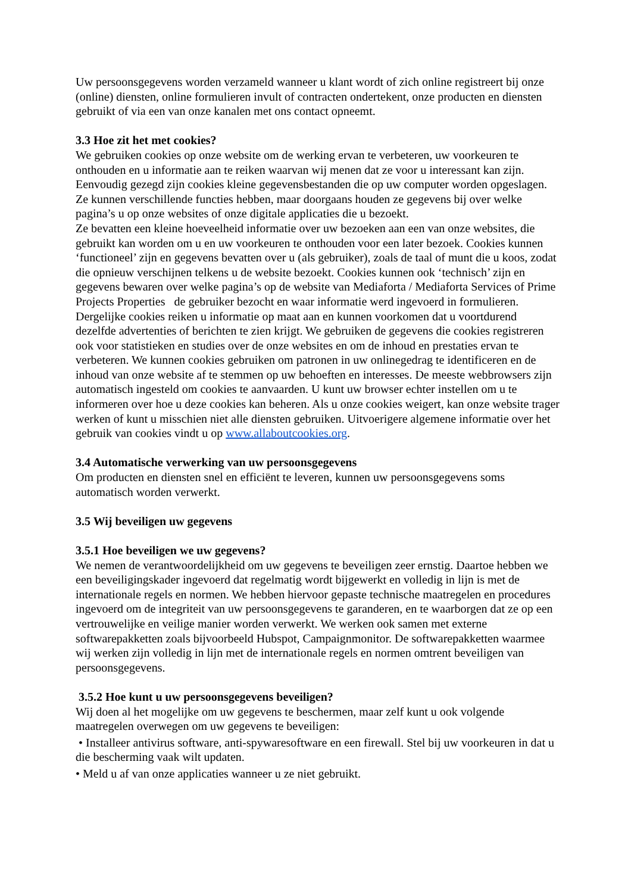Uw persoonsgegevens worden verzameld wanneer u klant wordt of zich online registreert bij onze (online) diensten, online formulieren invult of contracten ondertekent, onze producten en diensten gebruikt of via een van onze kanalen met ons contact opneemt.
3.3 Hoe zit het met cookies?
We gebruiken cookies op onze website om de werking ervan te verbeteren, uw voorkeuren te onthouden en u informatie aan te reiken waarvan wij menen dat ze voor u interessant kan zijn. Eenvoudig gezegd zijn cookies kleine gegevensbestanden die op uw computer worden opgeslagen. Ze kunnen verschillende functies hebben, maar doorgaans houden ze gegevens bij over welke pagina’s u op onze websites of onze digitale applicaties die u bezoekt.
Ze bevatten een kleine hoeveelheid informatie over uw bezoeken aan een van onze websites, die gebruikt kan worden om u en uw voorkeuren te onthouden voor een later bezoek. Cookies kunnen ‘functioneel’ zijn en gegevens bevatten over u (als gebruiker), zoals de taal of munt die u koos, zodat die opnieuw verschijnen telkens u de website bezoekt. Cookies kunnen ook ‘technisch’ zijn en gegevens bewaren over welke pagina’s op de website van Mediaforta / Mediaforta Services of Prime Projects Properties de gebruiker bezocht en waar informatie werd ingevoerd in formulieren. Dergelijke cookies reiken u informatie op maat aan en kunnen voorkomen dat u voortdurend dezelfde advertenties of berichten te zien krijgt. We gebruiken de gegevens die cookies registreren ook voor statistieken en studies over de onze websites en om de inhoud en prestaties ervan te verbeteren. We kunnen cookies gebruiken om patronen in uw onlinegedrag te identificeren en de inhoud van onze website af te stemmen op uw behoeften en interesses. De meeste webbrowsers zijn automatisch ingesteld om cookies te aanvaarden. U kunt uw browser echter instellen om u te informeren over hoe u deze cookies kan beheren. Als u onze cookies weigert, kan onze website trager werken of kunt u misschien niet alle diensten gebruiken. Uitvoerigere algemene informatie over het gebruik van cookies vindt u op www.allaboutcookies.org.
3.4 Automatische verwerking van uw persoonsgegevens
Om producten en diensten snel en efficiënt te leveren, kunnen uw persoonsgegevens soms automatisch worden verwerkt.
3.5 Wij beveiligen uw gegevens
3.5.1 Hoe beveiligen we uw gegevens?
We nemen de verantwoordelijkheid om uw gegevens te beveiligen zeer ernstig. Daartoe hebben we een beveiligingskader ingevoerd dat regelmatig wordt bijgewerkt en volledig in lijn is met de internationale regels en normen. We hebben hiervoor gepaste technische maatregelen en procedures ingevoerd om de integriteit van uw persoonsgegevens te garanderen, en te waarborgen dat ze op een vertrouwelijke en veilige manier worden verwerkt. We werken ook samen met externe softwarepakketten zoals bijvoorbeeld Hubspot, Campaignmonitor. De softwarepakketten waarmee wij werken zijn volledig in lijn met de internationale regels en normen omtrent beveiligen van persoonsgegevens.
3.5.2 Hoe kunt u uw persoonsgegevens beveiligen?
Wij doen al het mogelijke om uw gegevens te beschermen, maar zelf kunt u ook volgende maatregelen overwegen om uw gegevens te beveiligen:
• Installeer antivirus software, anti-spywaresoftware en een firewall. Stel bij uw voorkeuren in dat u die bescherming vaak wilt updaten.
• Meld u af van onze applicaties wanneer u ze niet gebruikt.